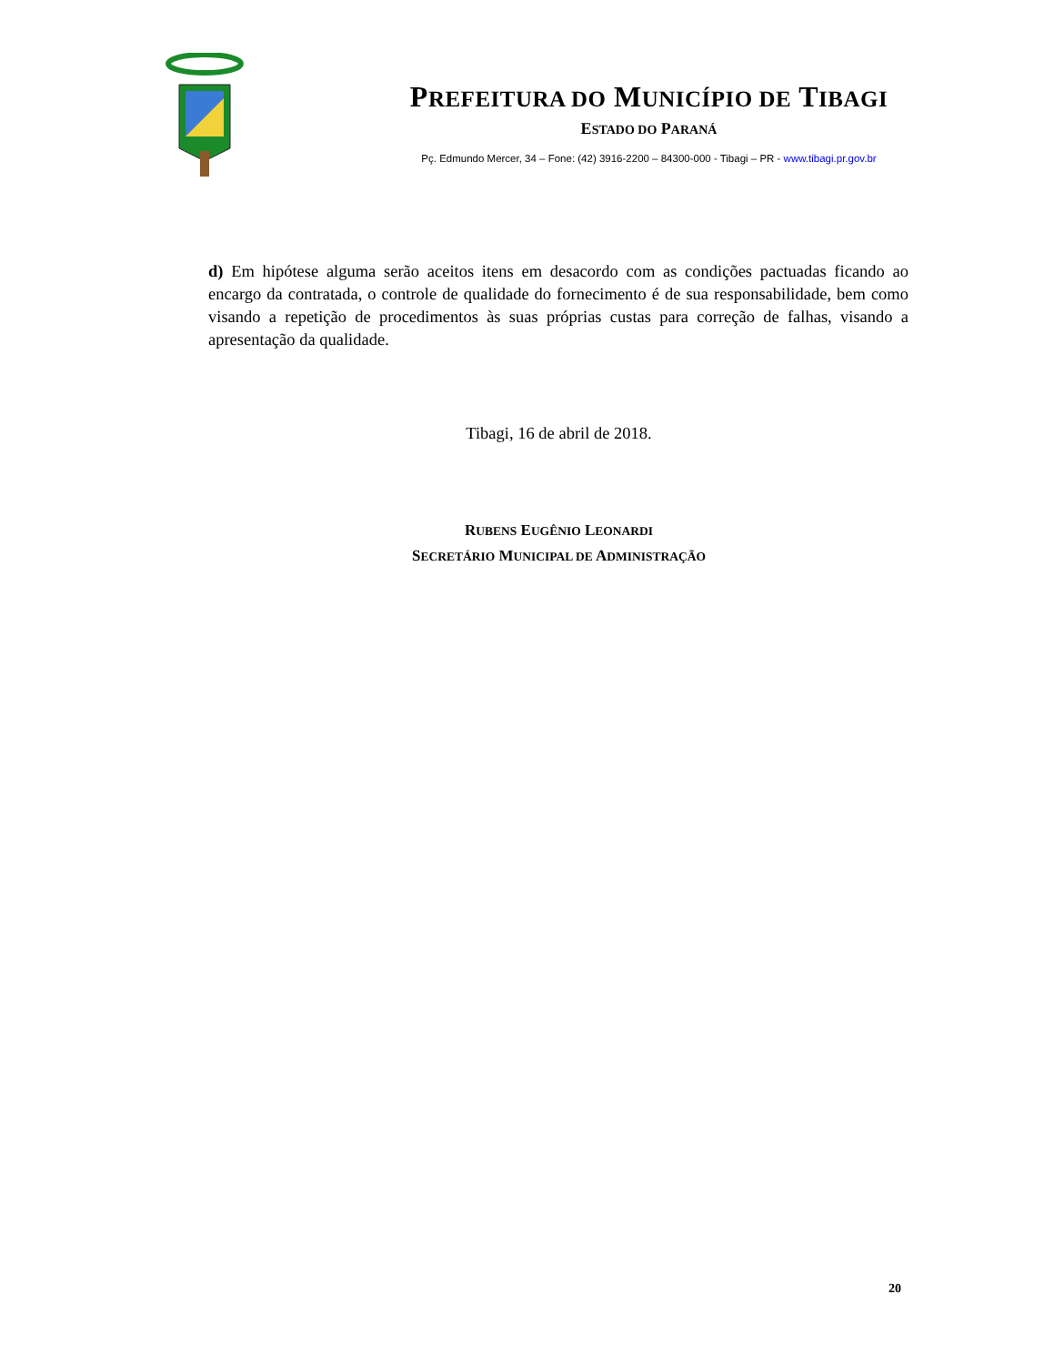PREFEITURA DO MUNICÍPIO DE TIBAGI
ESTADO DO PARANÁ
Pç. Edmundo Mercer, 34 – Fone: (42) 3916-2200 – 84300-000 - Tibagi – PR - www.tibagi.pr.gov.br
d) Em hipótese alguma serão aceitos itens em desacordo com as condições pactuadas ficando ao encargo da contratada, o controle de qualidade do fornecimento é de sua responsabilidade, bem como visando a repetição de procedimentos às suas próprias custas para correção de falhas, visando a apresentação da qualidade.
Tibagi, 16 de abril de 2018.
RUBENS EUGÊNIO LEONARDI
SECRETÁRIO MUNICIPAL DE ADMINISTRAÇÃO
20